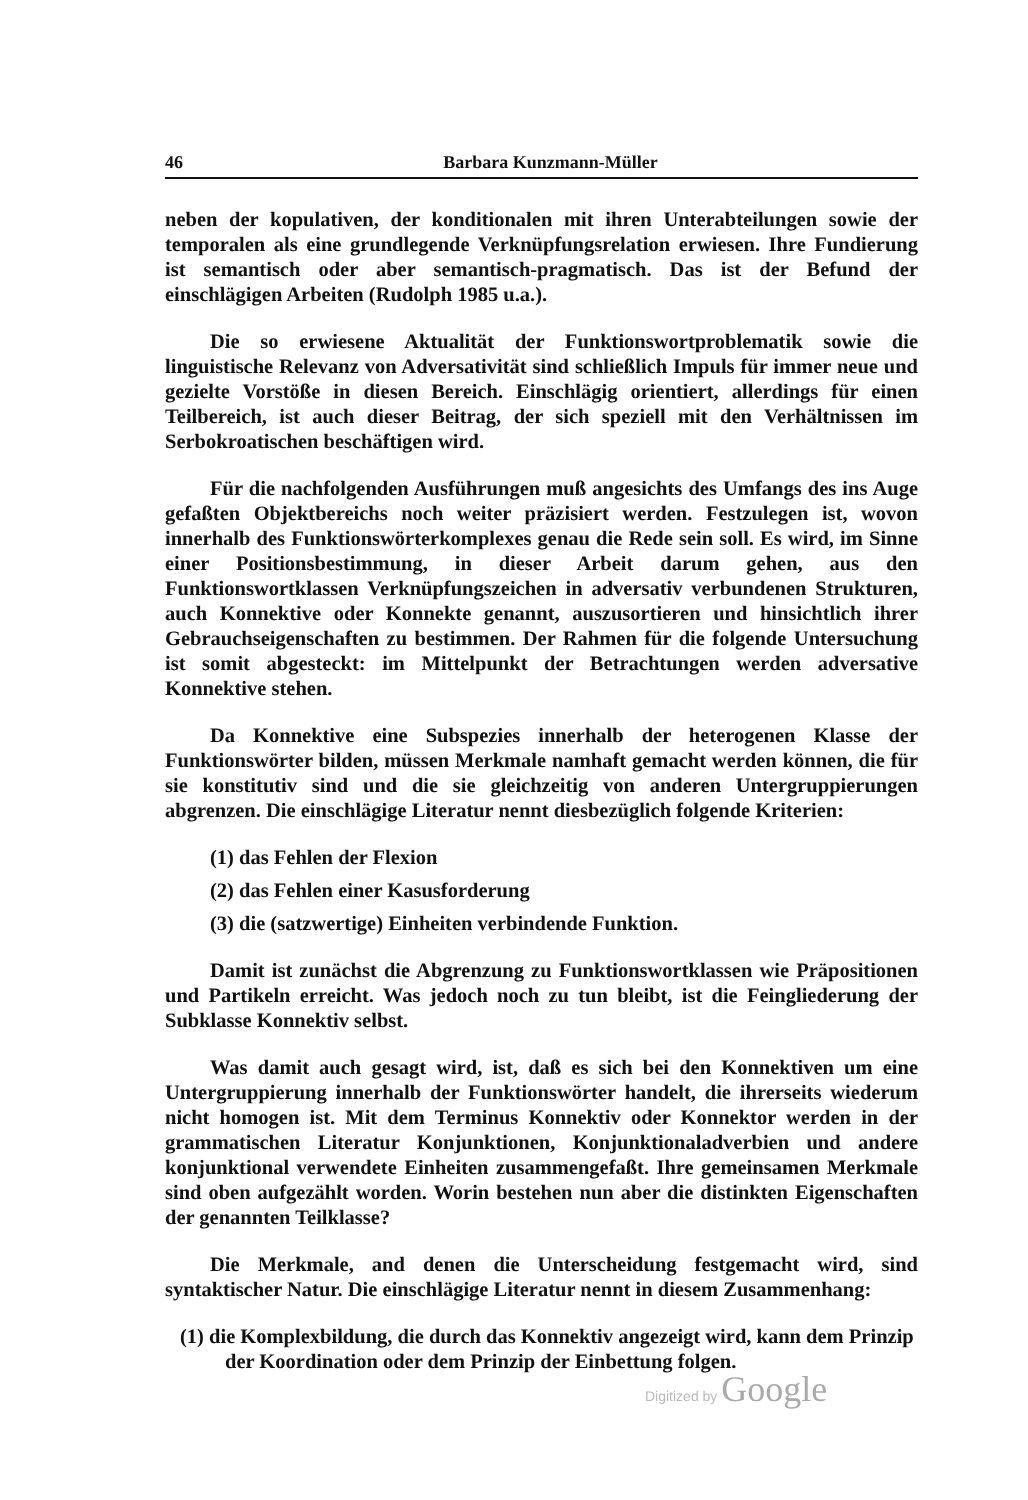46 Barbara Kunzmann-Müller
neben der kopulativen, der konditionalen mit ihren Unterabteilungen sowie der temporalen als eine grundlegende Verknüpfungsrelation erwiesen. Ihre Fundierung ist semantisch oder aber semantisch-pragmatisch. Das ist der Befund der einschlägigen Arbeiten (Rudolph 1985 u.a.).
Die so erwiesene Aktualität der Funktionswortproblematik sowie die linguistische Relevanz von Adversativität sind schließlich Impuls für immer neue und gezielte Vorstöße in diesen Bereich. Einschlägig orientiert, allerdings für einen Teilbereich, ist auch dieser Beitrag, der sich speziell mit den Verhältnissen im Serbokroatischen beschäftigen wird.
Für die nachfolgenden Ausführungen muß angesichts des Umfangs des ins Auge gefaßten Objektbereichs noch weiter präzisiert werden. Festzulegen ist, wovon innerhalb des Funktionswörterkomplexes genau die Rede sein soll. Es wird, im Sinne einer Positionsbestimmung, in dieser Arbeit darum gehen, aus den Funktionswortklassen Verknüpfungszeichen in adversativ verbundenen Strukturen, auch Konnektive oder Konnekte genannt, auszusortieren und hinsichtlich ihrer Gebrauchseigenschaften zu bestimmen. Der Rahmen für die folgende Untersuchung ist somit abgesteckt: im Mittelpunkt der Betrachtungen werden adversative Konnektive stehen.
Da Konnektive eine Subspezies innerhalb der heterogenen Klasse der Funktionswörter bilden, müssen Merkmale namhaft gemacht werden können, die für sie konstitutiv sind und die sie gleichzeitig von anderen Untergruppierungen abgrenzen. Die einschlägige Literatur nennt diesbezüglich folgende Kriterien:
(1) das Fehlen der Flexion
(2) das Fehlen einer Kasusforderung
(3) die (satzwertige) Einheiten verbindende Funktion.
Damit ist zunächst die Abgrenzung zu Funktionswortklassen wie Präpositionen und Partikeln erreicht. Was jedoch noch zu tun bleibt, ist die Feingliederung der Subklasse Konnektiv selbst.
Was damit auch gesagt wird, ist, daß es sich bei den Konnektiven um eine Untergruppierung innerhalb der Funktionswörter handelt, die ihrerseits wiederum nicht homogen ist. Mit dem Terminus Konnektiv oder Konnektor werden in der grammatischen Literatur Konjunktionen, Konjunktionaladverbien und andere konjunktional verwendete Einheiten zusammengefaßt. Ihre gemeinsamen Merkmale sind oben aufgezählt worden. Worin bestehen nun aber die distinkten Eigenschaften der genannten Teilklasse?
Die Merkmale, and denen die Unterscheidung festgemacht wird, sind syntaktischer Natur. Die einschlägige Literatur nennt in diesem Zusammenhang:
(1) die Komplexbildung, die durch das Konnektiv angezeigt wird, kann dem Prinzip der Koordination oder dem Prinzip der Einbettung folgen.
Digitized by Google